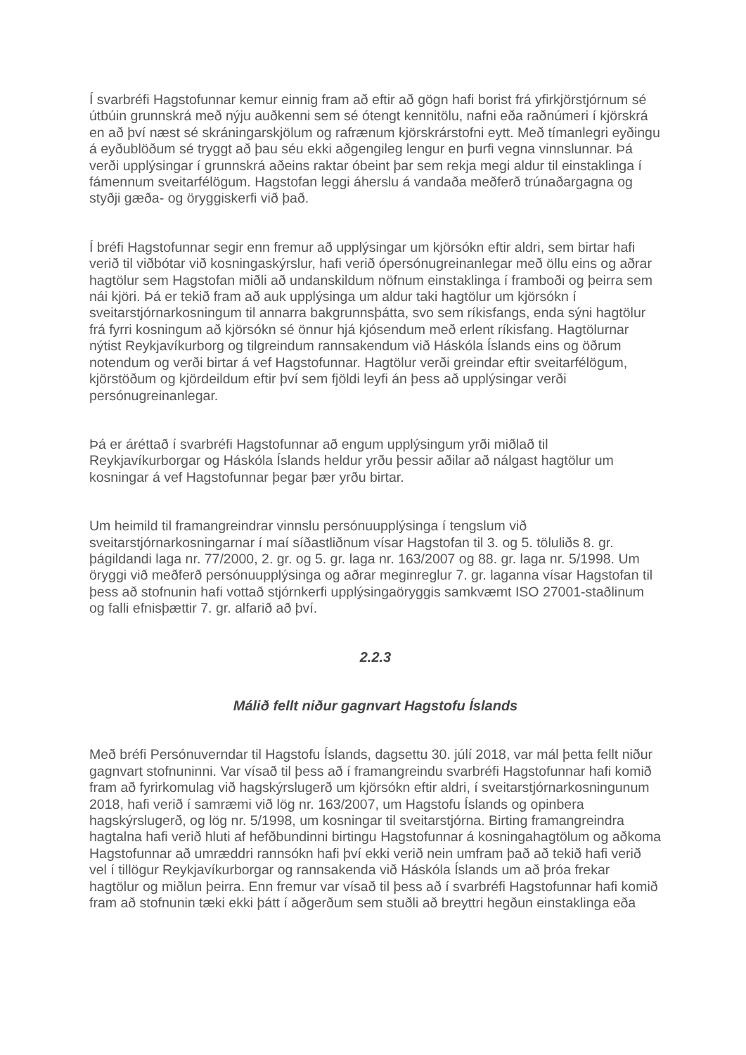Í svarbréfi Hagstofunnar kemur einnig fram að eftir að gögn hafi borist frá yfirkjörstjórnum sé útbúin grunnskrá með nýju auðkenni sem sé ótengt kennitölu, nafni eða raðnúmeri í kjörskrá en að því næst sé skráningarskjölum og rafrænum kjörskrárstofni eytt. Með tímanlegri eyðingu á eyðublöðum sé tryggt að þau séu ekki aðgengileg lengur en þurfi vegna vinnslunnar. Þá verði upplýsingar í grunnskrá aðeins raktar óbeint þar sem rekja megi aldur til einstaklinga í fámennum sveitarfélögum. Hagstofan leggi áherslu á vandaða meðferð trúnaðargagna og styðji gæða- og öryggiskerfi við það.
Í bréfi Hagstofunnar segir enn fremur að upplýsingar um kjörsókn eftir aldri, sem birtar hafi verið til viðbótar við kosningaskýrslur, hafi verið ópersónugreinanlegar með öllu eins og aðrar hagtölur sem Hagstofan miðli að undanskildum nöfnum einstaklinga í framboði og þeirra sem nái kjöri. Þá er tekið fram að auk upplýsinga um aldur taki hagtölur um kjörsókn í sveitarstjórnarkosningum til annarra bakgrunnsþátta, svo sem ríkisfangs, enda sýni hagtölur frá fyrri kosningum að kjörsókn sé önnur hjá kjósendum með erlent ríkisfang. Hagtölurnar nýtist Reykjavíkurborg og tilgreindum rannsakendum við Háskóla Íslands eins og öðrum notendum og verði birtar á vef Hagstofunnar. Hagtölur verði greindar eftir sveitarfélögum, kjörstöðum og kjördeildum eftir því sem fjöldi leyfi án þess að upplýsingar verði persónugreinanlegar.
Þá er áréttað í svarbréfi Hagstofunnar að engum upplýsingum yrði miðlað til Reykjavíkurborgar og Háskóla Íslands heldur yrðu þessir aðilar að nálgast hagtölur um kosningar á vef Hagstofunnar þegar þær yrðu birtar.
Um heimild til framangreindrar vinnslu persónuupplýsinga í tengslum við sveitarstjórnarkosningarnar í maí síðastliðnum vísar Hagstofan til 3. og 5. töluliðs 8. gr. þágildandi laga nr. 77/2000, 2. gr. og 5. gr. laga nr. 163/2007 og 88. gr. laga nr. 5/1998. Um öryggi við meðferð persónuupplýsinga og aðrar meginreglur 7. gr. laganna vísar Hagstofan til þess að stofnunin hafi vottað stjórnkerfi upplýsingaöryggis samkvæmt ISO 27001-staðlinum og falli efnisþættir 7. gr. alfarið að því.
2.2.3
Málið fellt niður gagnvart Hagstofu Íslands
Með bréfi Persónuverndar til Hagstofu Íslands, dagsettu 30. júlí 2018, var mál þetta fellt niður gagnvart stofnuninni. Var vísað til þess að í framangreindu svarbréfi Hagstofunnar hafi komið fram að fyrirkomulag við hagskýrslugerð um kjörsókn eftir aldri, í sveitarstjórnarkosningunum 2018, hafi verið í samræmi við lög nr. 163/2007, um Hagstofu Íslands og opinbera hagskýrslugerð, og lög nr. 5/1998, um kosningar til sveitarstjórna. Birting framangreindra hagtalna hafi verið hluti af hefðbundinni birtingu Hagstofunnar á kosningahagtölum og aðkoma Hagstofunnar að umræddri rannsókn hafi því ekki verið nein umfram það að tekið hafi verið vel í tillögur Reykjavíkurborgar og rannsakenda við Háskóla Íslands um að þróa frekar hagtölur og miðlun þeirra. Enn fremur var vísað til þess að í svarbréfi Hagstofunnar hafi komið fram að stofnunin tæki ekki þátt í aðgerðum sem stuðli að breyttri hegðun einstaklinga eða